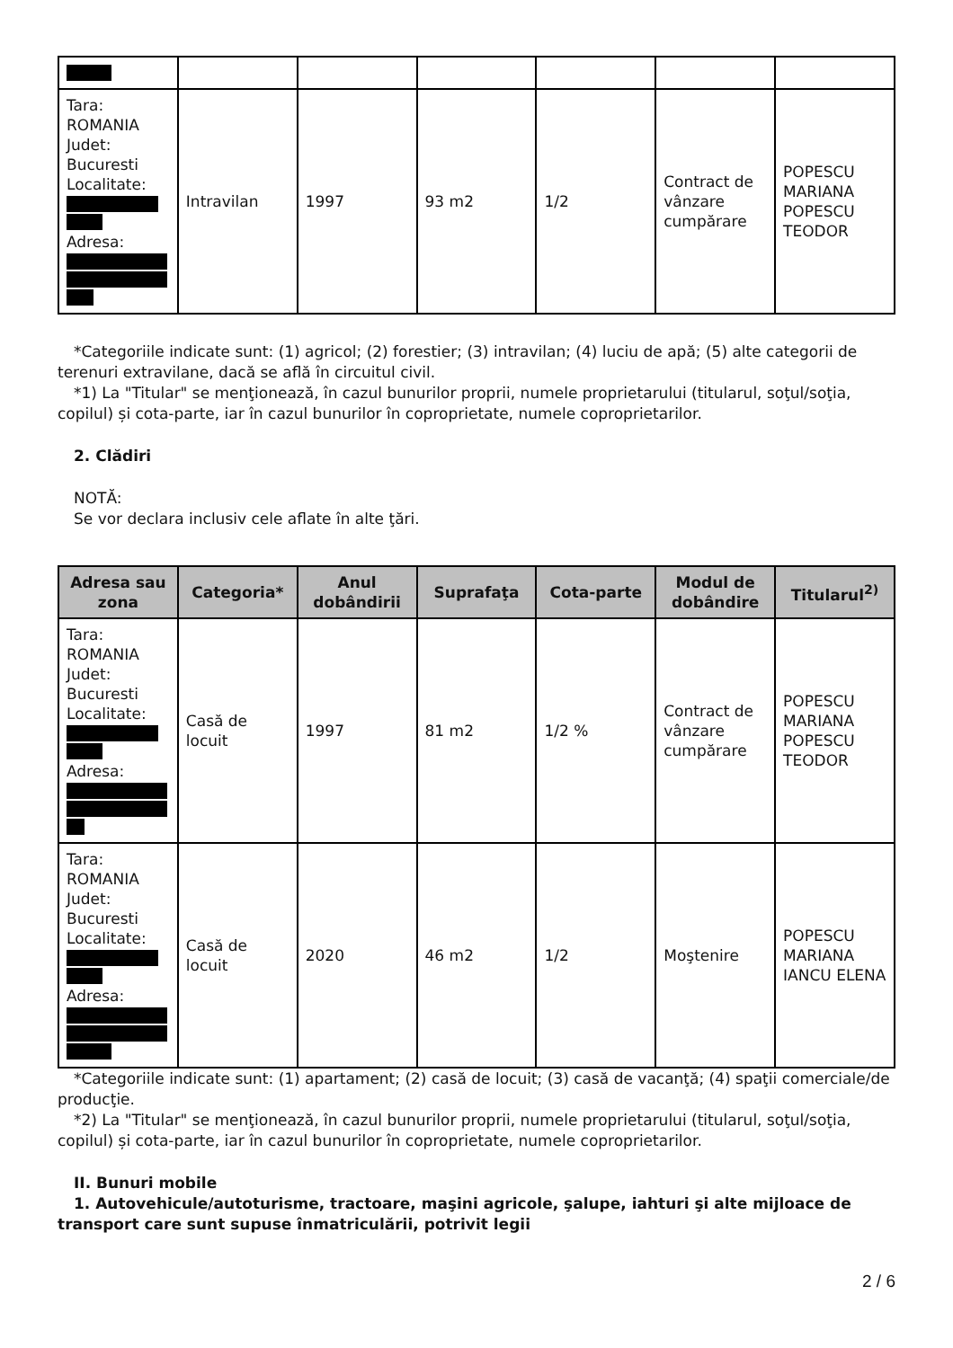| Tara: ROMANIA Judet: Bucuresti Localitate: Adresa: | Intravilan | 1997 | 93 m2 | 1/2 | Contract de vânzare cumpărare | POPESCU MARIANA POPESCU TEODOR |
*Categoriile indicate sunt: (1) agricol; (2) forestier; (3) intravilan; (4) luciu de apă; (5) alte categorii de terenuri extravilane, dacă se află în circuitul civil.
*1) La "Titular" se menţionează, în cazul bunurilor proprii, numele proprietarului (titularul, soţul/soţia, copilul) și cota-parte, iar în cazul bunurilor în coproprietate, numele coproprietarilor.
2. Clădiri
NOTĂ:
Se vor declara inclusiv cele aflate în alte ţări.
| Adresa sau zona | Categoria* | Anul dobândirii | Suprafaţa | Cota-parte | Modul de dobândire | Titularul<sup>2)</sup> |
| --- | --- | --- | --- | --- | --- | --- |
| Tara: ROMANIA Judet: Bucuresti Localitate: Adresa: | Casă de locuit | 1997 | 81 m2 | 1/2 % | Contract de vânzare cumpărare | POPESCU MARIANA POPESCU TEODOR |
| Tara: ROMANIA Judet: Bucuresti Localitate: Adresa: | Casă de locuit | 2020 | 46 m2 | 1/2 | Moştenire | POPESCU MARIANA IANCU ELENA |
*Categoriile indicate sunt: (1) apartament; (2) casă de locuit; (3) casă de vacanţă; (4) spaţii comerciale/de producţie.
*2) La "Titular" se menţionează, în cazul bunurilor proprii, numele proprietarului (titularul, soţul/soţia, copilul) și cota-parte, iar în cazul bunurilor în coproprietate, numele coproprietarilor.
II. Bunuri mobile
1. Autovehicule/autoturisme, tractoare, maşini agricole, şalupe, iahturi şi alte mijloace de transport care sunt supuse înmatriculării, potrivit legii
2 / 6